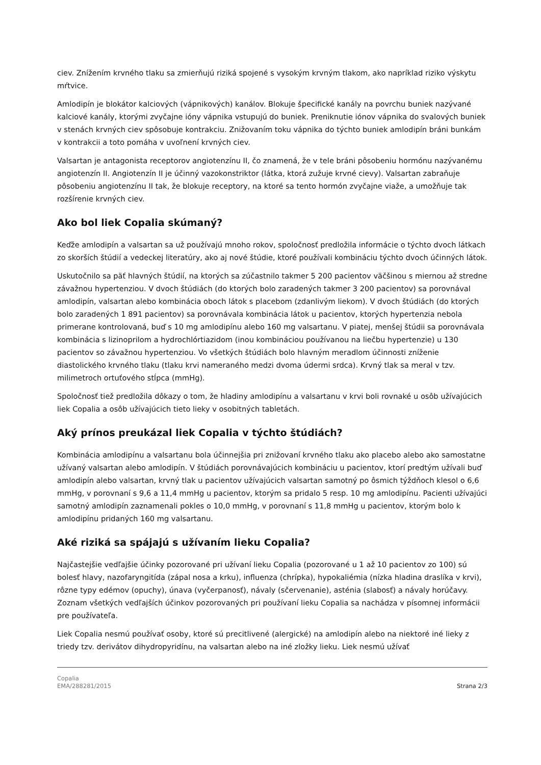ciev. Znížením krvného tlaku sa zmierňujú riziká spojené s vysokým krvným tlakom, ako napríklad riziko výskytu mŕtvice.
Amlodipín je blokátor kalciových (vápnikových) kanálov. Blokuje špecifické kanály na povrchu buniek nazývané kalciové kanály, ktorými zvyčajne ióny vápnika vstupujú do buniek. Preniknutie iónov vápnika do svalových buniek v stenách krvných ciev spôsobuje kontrakciu. Znižovaním toku vápnika do týchto buniek amlodipín bráni bunkám v kontrakcii a toto pomáha v uvoľnení krvných ciev.
Valsartan je antagonista receptorov angiotenzínu II, čo znamená, že v tele bráni pôsobeniu hormónu nazývanému angiotenzín II. Angiotenzín II je účinný vazokonstriktor (látka, ktorá zužuje krvné cievy). Valsartan zabraňuje pôsobeniu angiotenzínu II tak, že blokuje receptory, na ktoré sa tento hormón zvyčajne viaže, a umožňuje tak rozšírenie krvných ciev.
Ako bol liek Copalia skúmaný?
Keďže amlodipín a valsartan sa už používajú mnoho rokov, spoločnosť predložila informácie o týchto dvoch látkach zo skorších štúdií a vedeckej literatúry, ako aj nové štúdie, ktoré používali kombináciu týchto dvoch účinných látok.
Uskutočnilo sa päť hlavných štúdií, na ktorých sa zúčastnilo takmer 5 200 pacientov väčšinou s miernou až stredne závažnou hypertenziou. V dvoch štúdiách (do ktorých bolo zaradených takmer 3 200 pacientov) sa porovnával amlodipín, valsartan alebo kombinácia oboch látok s placebom (zdanlivým liekom). V dvoch štúdiách (do ktorých bolo zaradených 1 891 pacientov) sa porovnávala kombinácia látok u pacientov, ktorých hypertenzia nebola primerane kontrolovaná, buď s 10 mg amlodipínu alebo 160 mg valsartanu. V piatej, menšej štúdii sa porovnávala kombinácia s lizinoprilom a hydrochlórtiazidom (inou kombináciou používanou na liečbu hypertenzie) u 130 pacientov so závažnou hypertenziou. Vo všetkých štúdiách bolo hlavným meradlom účinnosti zníženie diastolického krvného tlaku (tlaku krvi nameraného medzi dvoma údermi srdca). Krvný tlak sa meral v tzv. milimetroch ortuťového stĺpca (mmHg).
Spoločnosť tiež predložila dôkazy o tom, že hladiny amlodipínu a valsartanu v krvi boli rovnaké u osôb užívajúcich liek Copalia a osôb užívajúcich tieto lieky v osobitných tabletách.
Aký prínos preukázal liek Copalia v týchto štúdiách?
Kombinácia amlodipínu a valsartanu bola účinnejšia pri znižovaní krvného tlaku ako placebo alebo ako samostatne užívaný valsartan alebo amlodipín. V štúdiách porovnávajúcich kombináciu u pacientov, ktorí predtým užívali buď amlodipín alebo valsartan, krvný tlak u pacientov užívajúcich valsartan samotný po ôsmich týždňoch klesol o 6,6 mmHg, v porovnaní s 9,6 a 11,4 mmHg u pacientov, ktorým sa pridalo 5 resp. 10 mg amlodipínu. Pacienti užívajúci samotný amlodipín zaznamenali pokles o 10,0 mmHg, v porovnaní s 11,8 mmHg u pacientov, ktorým bolo k amlodipínu pridaných 160 mg valsartanu.
Aké riziká sa spájajú s užívaním lieku Copalia?
Najčastejšie vedľajšie účinky pozorované pri užívaní lieku Copalia (pozorované u 1 až 10 pacientov zo 100) sú bolesť hlavy, nazofaryngitída (zápal nosa a krku), influenza (chrípka), hypokaliémia (nízka hladina draslíka v krvi), rôzne typy edémov (opuchy), únava (vyčerpanosť), návaly (sčervenanie), asténia (slabosť) a návaly horúčavy. Zoznam všetkých vedľajších účinkov pozorovaných pri používaní lieku Copalia sa nachádza v písomnej informácii pre používateľa.
Liek Copalia nesmú používať osoby, ktoré sú precitlivené (alergické) na amlodipín alebo na niektoré iné lieky z triedy tzv. derivátov dihydropyridínu, na valsartan alebo na iné zložky lieku. Liek nesmú užívať
Copalia
EMA/288281/2015
Strana 2/3